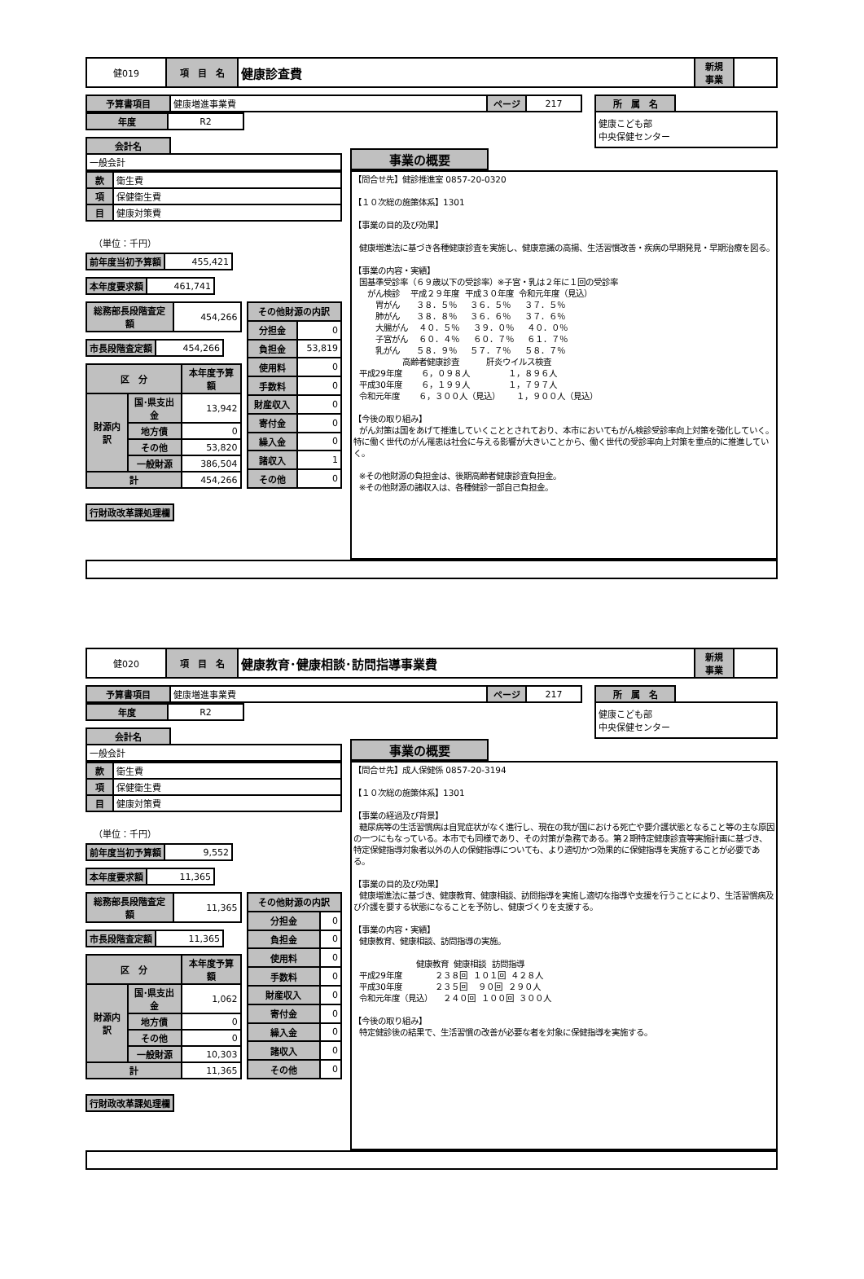| 健019 | 項 目 名 | 健康診査費 | 新規 事業 | |
| 予算書項目 | 健康増進事業費 | ページ | 217 |
| 所 属 名 | |
| 健康こども部 中央保健センター | |
| 年度 | R2 |
| 会計名 | |
| 一般会計 | |
| 款 | 衛生費 |
| 項 | 保健衛生費 |
| 目 | 健康対策費 |
（単位：千円）
| 前年度当初予算額 | 455,421 |
| 本年度要求額 | 461,741 |
| 総務部長段階査定額 | 454,266 |
| 市長段階査定額 | 454,266 |
| 区 分 | | 本年度予算額 |
| --- | --- | --- |
| 財源内訳 | 国･県支出金 | 13,942 |
| | 地方債 | 0 |
| | その他 | 53,820 |
| | 一般財源 | 386,504 |
| 計 | | 454,266 |
| その他財源の内訳 | |
| --- | --- |
| 分担金 | 0 |
| 負担金 | 53,819 |
| 使用料 | 0 |
| 手数料 | 0 |
| 財産収入 | 0 |
| 寄付金 | 0 |
| 繰入金 | 0 |
| 諸収入 | 1 |
| その他 | 0 |
| 行財政改革課処理欄 |
| 事業の概要 |
【問合せ先】健診推進室 0857-20-0320 【１０次総の施策体系】1301 【事業の目的及び効果】 健康増進法に基づき各種健康診査を実施し、健康意識の高揚、生活習慣改善・疾病の早期発見・早期治療を図る。 【事業の内容・実績】 国基準受診率（６９歳以下の受診率）※子宮・乳は２年に１回の受診率 がん検診 平成２９年度 平成３０年度 令和元年度（見込） 胃がん ３８．５％ ３６．５％ ３７．５％ 肺がん ３８．８％ ３６．６％ ３７．６％ 大腸がん ４０．５％ ３９．０％ ４０．０％ 子宮がん ６０．４％ ６０．７％ ６１．７％ 乳がん ５８．９％ ５７．７％ ５８．７％ 高齢者健康診査 肝炎ウイルス検査 平成29年度 ６，０９８人 １，８９６人 平成30年度 ６，１９９人 １，７９７人 令和元年度 ６，３００人（見込） １，９００人（見込） 【今後の取り組み】 がん対策は国をあげて推進していくこととされており、本市においてもがん検診受診率向上対策を強化していく。特に働く世代のがん罹患は社会に与える影響が大きいことから、働く世代の受診率向上対策を重点的に推進していく。 ※その他財源の負担金は、後期高齢者健康診査負担金。 ※その他財源の諸収入は、各種健診一部自己負担金。
| 健020 | 項 目 名 | 健康教育･健康相談･訪問指導事業費 | 新規 事業 | |
| 予算書項目 | 健康増進事業費 | ページ | 217 |
| 所 属 名 | |
| 健康こども部 中央保健センター | |
| 年度 | R2 |
| 会計名 | |
| 一般会計 | |
| 款 | 衛生費 |
| 項 | 保健衛生費 |
| 目 | 健康対策費 |
（単位：千円）
| 前年度当初予算額 | 9,552 |
| 本年度要求額 | 11,365 |
| 総務部長段階査定額 | 11,365 |
| 市長段階査定額 | 11,365 |
| 区 分 | | 本年度予算額 |
| --- | --- | --- |
| 財源内訳 | 国･県支出金 | 1,062 |
| | 地方債 | 0 |
| | その他 | 0 |
| | 一般財源 | 10,303 |
| 計 | | 11,365 |
| その他財源の内訳 | |
| --- | --- |
| 分担金 | 0 |
| 負担金 | 0 |
| 使用料 | 0 |
| 手数料 | 0 |
| 財産収入 | 0 |
| 寄付金 | 0 |
| 繰入金 | 0 |
| 諸収入 | 0 |
| その他 | 0 |
| 行財政改革課処理欄 |
| 事業の概要 |
【問合せ先】成人保健係 0857-20-3194 【１０次総の施策体系】1301 【事業の経過及び背景】 糖尿病等の生活習慣病は自覚症状がなく進行し、現在の我が国における死亡や要介護状態となること等の主な原因の一つにもなっている。本市でも同様であり、その対策が急務である。第２期特定健康診査等実施計画に基づき、特定保健指導対象者以外の人の保健指導についても、より適切かつ効果的に保健指導を実施することが必要である。 【事業の目的及び効果】 健康増進法に基づき、健康教育、健康相談、訪問指導を実施し適切な指導や支援を行うことにより、生活習慣病及び介護を要する状態になることを予防し、健康づくりを支援する。 【事業の内容・実績】 健康教育、健康相談、訪問指導の実施。 健康教育 健康相談 訪問指導 平成29年度 ２３８回 １０１回 ４２８人 平成30年度 ２３５回 ９０回 ２９０人 令和元年度（見込） ２４０回 １００回 ３００人 【今後の取り組み】 特定健診後の結果で、生活習慣の改善が必要な者を対象に保健指導を実施する。